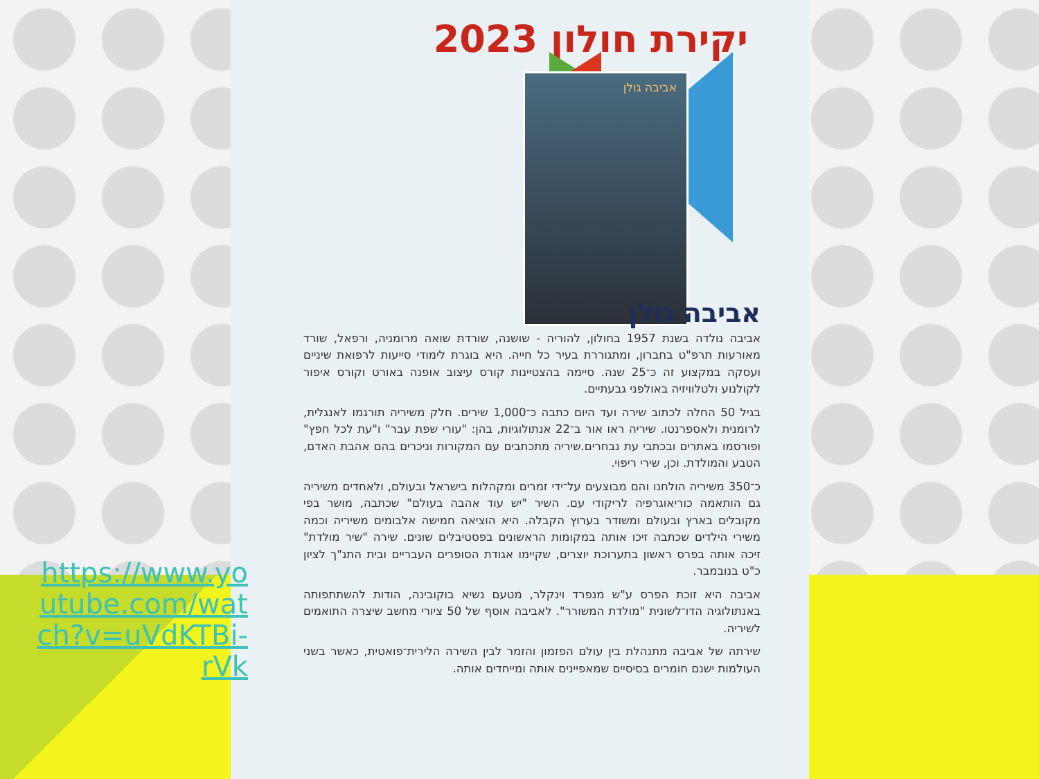יקירת חולון 2023
אביבה גולן
https://www.youtube.com/watch?v=uVdKTBi-rVk
אביבה גולן
אביבה נולדה בשנת 1957 בחולון, להוריה - שושנה, שורדת שואה מרומניה, ורפאל, שורד מאורעות תרפ"ט בחברון, ומתגוררת בעיר כל חייה. היא בוגרת לימודי סייעות לרפואת שיניים ועסקה במקצוע זה כ־25 שנה. סיימה בהצטיינות קורס עיצוב אופנה באורט וקורס איפור לקולנוע ולטלוויזיה באולפני גבעתיים.
בגיל 50 החלה לכתוב שירה ועד היום כתבה כ־1,000 שירים. חלק משיריה תורגמו לאנגלית, לרומנית ולאספרנטו. שיריה ראו אור ב־22 אנתולוגיות, בהן: "עורי שפת עבר" ו"עת לכל חפץ" ופורסמו באתרים ובכתבי עת נבחרים.שיריה מתכתבים עם המקורות וניכרים בהם אהבת האדם, הטבע והמולדת. וכן, שירי ריפוי.
כ־350 משיריה הולחנו והם מבוצעים על־ידי זמרים ומקהלות בישראל ובעולם, ולאחדים משיריה גם הותאמה כוריאוגרפיה לריקודי עם. השיר "יש עוד אהבה בעולם" שכתבה, מושר בפי מקובלים בארץ ובעולם ומשודר בערוץ הקבלה. היא הוציאה חמישה אלבומים משיריה וכמה משירי הילדים שכתבה זיכו אותה במקומות הראשונים בפסטיבלים שונים. שירה "שיר מולדת" זיכה אותה בפרס ראשון בתערוכת יוצרים, שקיימו אגודת הסופרים העבריים ובית התנ"ך לציון כ"ט בנובמבר.
אביבה היא זוכת הפרס ע"ש מנפרד וינקלר, מטעם נשיא בוקובינה, הודות להשתתפותה באנתולוגיה הדו־לשונית "מולדת המשורר". לאביבה אוסף של 50 ציורי מחשב שיצרה התואמים לשיריה.
שירתה של אביבה מתנהלת בין עולם הפזמון והזמר לבין השירה הלירית־פואטית, כאשר בשני העולמות ישנם חומרים בסיסיים שמאפיינים אותה ומייחדים אותה.